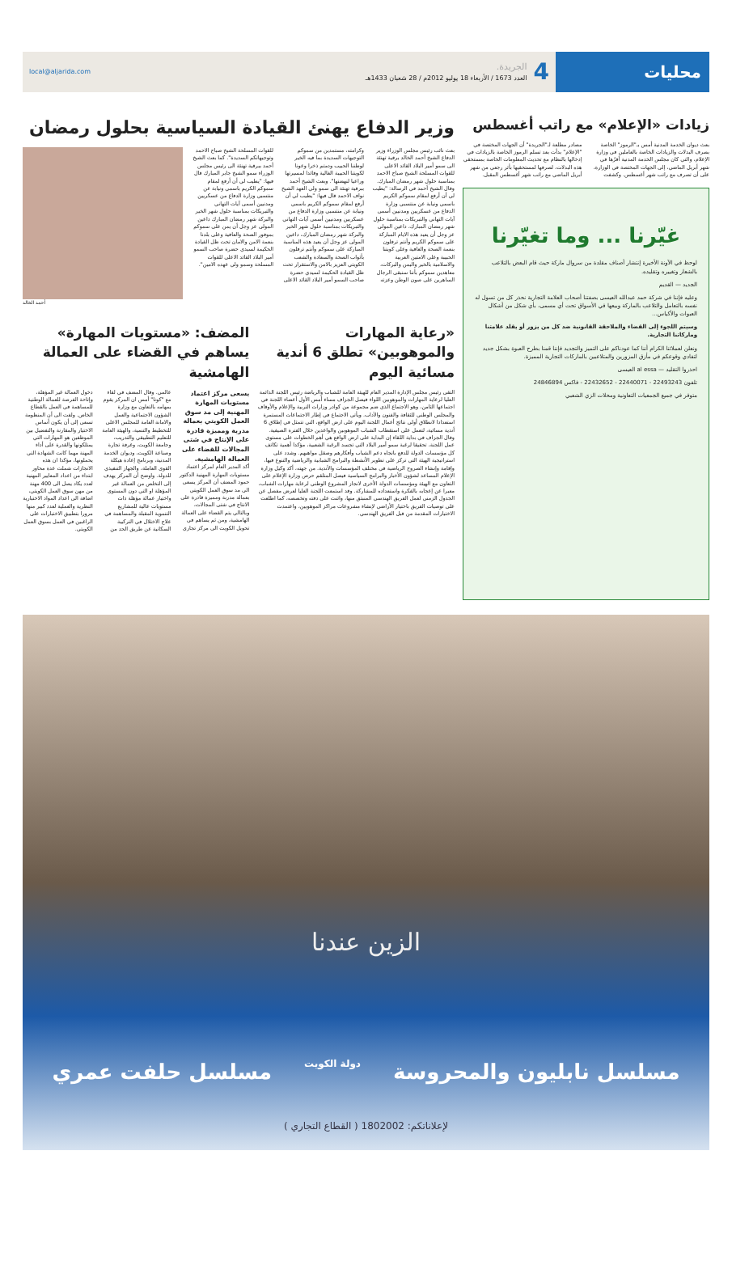محليات
4
الجريدة.
العدد 1673 / الأربعاء 18 يوليو 2012م / 28 شعبان 1433هـ
local@aljarida.com
زيادات «الإعلام» مع راتب أغسطس
بعث ديوان الخدمة المدنية أمس بـ"الرموز" الخاصة بصرف البدلات والزيادات الخاصة بالعاملين في وزارة الإعلام، والتي كان مجلس الخدمة المدنية أقرّها في شهر أبريل الماضي، إلى الجهات المختصة في الوزارة، على أن تصرف مع راتب شهر أغسطس. وكشفت مصادر مطلعة لـ"الجريدة" أن الجهات المختصة في "الإعلام" بدأت بعد تسلم الرموز الخاصة بالزيادات في إدخالها بالنظام مع تحديث المعلومات الخاصة بمستحقي هذه البدلات، لصرفها لمستحقيها بأثر رجعي من شهر أبريل الماضي مع راتب شهر أغسطس المقبل.
غيّرنا ... وما تغيّرنا
لوحظ في الآونة الأخيرة إنتشار أصناف مقلدة من سروال ماركة حيث قام البعض بالتلاعب بالشعار وتغييره وتقليده.
الجديد — القديم
وعليه فإننا في شركة حمد عبدالله العيسى بصفتنا أصحاب العلامة التجارية نحذر كل من تسول له نفسه بالتعامل والتلاعب بالماركة وبيعها في الأسواق تحت أي مسمى، بأي شكل من أشكال العبوات والأكياس...
وسيتم اللجوء إلى القضاء والملاحقة القانونية ضد كل من يزور أو يقلد علامتنا وماركاتنا التجارية.
ونعلن لعملائنا الكرام أننا كما عودناكم على التميز والتجديد فإننا قمنا بطرح العبوة بشكل جديد لتفادي وقوعكم في مأزق المزورين والمتلاعبين بالماركات التجارية المميزة.
احذروا التقليد — al essa العيسى
تلفون 22493243 - 22440071 - 22432652 - فاكس 24846894
متوفر في جميع الجمعيات التعاونية ومحلات الزي الشعبي
وزير الدفاع يهنئ القيادة السياسية بحلول رمضان
بعث نائب رئيس مجلس الوزراء وزير الدفاع الشيخ أحمد الخالد برقية تهنئة الى سمو أمير البلاد القائد الاعلى للقوات المسلحة الشيخ صباح الاحمد بمناسبة حلول شهر رمضان المبارك. وقال الشيخ أحمد في الرسالة: "يطيب لي أن أرفع لمقام سموكم الكريم باسمي ونيابة عن منتسبي وزارة الدفاع من عسكريين ومدنيين أسمى آيات التهاني والتبريكات بمناسبة حلول شهر رمضان المبارك، داعين المولى عز وجل أن يعيد هذه الايام المباركة على سموكم الكريم وأنتم ترفلون بنعمة الصحة والعافية وعلى كويتنا الحبيبة وعلى الامتين العربية والاسلامية بالخير واليمن والبركات، معاهدين سموكم بأننا سنبقى الرجال الساهرين على صون الوطن وعزته وكرامته، مستمدين من سموكم التوجيهات السديدة بما فيه الخير لوطننا الحبيب ودمتم ذخرا وعونا لكويتنا الحبيبة الغالية وقائدا لمسيرتها وراعيا لنهضتها". وبعث الشيخ أحمد ببرقية تهنئة الى سمو ولي العهد الشيخ نواف الاحمد قال فيها: "يطيب لي أن أرفع لمقام سموكم الكريم باسمي ونيابة عن منتسبي وزارة الدفاع من عسكريين ومدنيين أسمى آيات التهاني والتبريكات بمناسبة حلول شهر الخير والبركة شهر رمضان المبارك، داعين المولى عز وجل أن يعيد هذه المناسبة المباركة على سموكم وأنتم ترفلون بأثواب الصحة والسعادة والشعب الكويتي العزيز بالامن والاستقرار تحت ظل القيادة الحكيمة لسيدي حضرة صاحب السمو أمير البلاد القائد الاعلى للقوات المسلحة الشيخ صباح الاحمد وتوجيهاتكم السديدة". كما بعث الشيخ أحمد ببرقية تهنئة الى رئيس مجلس الوزراء سمو الشيخ جابر المبارك قال فيها: "يطيب لي أن أرفع لمقام سموكم الكريم باسمي ونيابة عن منتسبي وزارة الدفاع من عسكريين ومدنيين أسمى آيات التهاني والتبريكات بمناسبة حلول شهر الخير والبركة شهر رمضان المبارك داعين المولى عز وجل أن يمن على سموكم بموفور الصحة والعافية وعلى بلدنا بنعمة الامن والامان تحت ظل القيادة الحكيمة لسيدي حضرة صاحب السمو أمير البلاد القائد الاعلى للقوات المسلحة وسمو ولي عهده الامين".
أحمد الخالد
«رعاية المهارات والموهوبين» تطلق 6 أندية مسائية اليوم
التقى رئيس مجلس الإدارة المدير العام للهيئة العامة للشباب والرياضة رئيس اللجنة الدائمة العليا لرعاية المهارات والموهوبين اللواء فيصل الجزاف مساء أمس الأول أعضاء اللجنة في اجتماعها الثامن، وهو الاجتماع الذي ضم مجموعة من كوادر وزارات التربية والإعلام والأوقاف والمجلس الوطني للثقافة والفنون والآداب. ويأتي الاجتماع في إطار الاجتماعات المستمرة استعدادا لانطلاق أولى نتائج أعمال اللجنة اليوم على ارض الواقع، التي تتمثل في إطلاق 6 أندية مسائية، لتعمل على استقطاب الشباب الموهوبين والواعدين خلال الفترة الصيفية. وقال الجزاف في بداية اللقاء إن البداية على ارض الواقع هي أهم الخطوات على مستوى عمل اللجنة، تحقيقا لرغبة سمو أمير البلاد التي تجسد الرغبة الشعبية، مؤكدا أهمية تكاتف كل مؤسسات الدولة للدفع باتجاه دعم الشباب وأفكارهم وصقل مواهبهم. وشدد على استراتيجية الهيئة التي تركز على تطوير الأنشطة والبرامج الشبابية والرياضية والتنوع فيها، وإقامة وإنشاء الصروح الرياضية في مختلف المؤسسات والأندية. من جهته، أكد وكيل وزارة الإعلام المساعد لشؤون الأخبار والبرامج السياسية فيصل المتلقم حرص وزارة الإعلام على التعاون مع الهيئة ومؤسسات الدولة الأخرى لانجاز المشروع الوطني لرعاية مهارات الشباب، معبرا عن إعجابه بالفكرة واستعداده للمشاركة. وقد استمعت اللجنة العليا لعرض مفصل عن الجدول الزمني لعمل الفريق الهندسي المنبثق منها، واثنت على دقته وتخصصه، كما اطلعت على توصيات الفريق باختيار الأراضي لإنشاء مشروعات مراكز الموهوبين، واعتمدت الاختيارات المقدمة من قبل الفريق الهندسي.
المضف: «مستويات المهارة» يساهم في القضاء على العمالة الهامشية
يسعى مركز اعتماد مستويات المهارة المهنية إلى مد سوق العمل الكويتي بعمالة مدربة ومميزة قادرة على الإنتاج في شتى المجالات للقضاء على العمالة الهامشية.
أكد المدير العام لمركز اعتماد مستويات المهارة المهنية الدكتور حمود المضف أن المركز يسعى الى مد سوق العمل الكويتي بعمالة مدربة ومميزة قادرة على الانتاج في شتى المجالات، وبالتالي يتم القضاء على العمالة الهامشية، ومن ثم يساهم في تحويل الكويت الى مركز تجاري عالمي. وقال المضف في لقاء مع "كونا" أمس ان المركز يقوم بمهامه بالتعاون مع وزارة الشؤون الاجتماعية والعمل والامانة العامة للمجلس الاعلى للتخطيط والتنمية، والهيئة العامة للتعليم التطبيقي والتدريب، وجامعة الكويت، وغرفة تجارة وصناعة الكويت، وديوان الخدمة المدنية، وبرنامج إعادة هيكلة القوى العاملة، والجهاز التنفيذي للدولة. واوضح أن المركز يهدف إلى التخلص من العمالة غير المؤهلة او التي دون المستوى واختيار عمالة مؤهلة ذات مستويات عالية للمشاريع التنموية المقبلة والمساهمة في علاج الاختلال في التركيبة السكانية عن طريق الحد من دخول العمالة غير المؤهلة، وإتاحة الفرصة للعمالة الوطنية للمساهمة في العمل بالقطاع الخاص. ولفت الى أن المنظومة تسعى إلى أن يكون أساس الاختيار والمقارنة والتفضيل بين الموظفين هو المهارات التي يمتلكونها والقدرة على أداء المهنة مهما كانت الشهادة التي يحملونها، مؤكدا ان هذه الانجازات شملت عدة محاور ابتداء من اعداد المعايير المهنية لعدد يكاد يصل الى 400 مهنة من مهن سوق العمل الكويتي، اضافة الى اعداد المواد الاختبارية النظرية والعملية لعدد كبير منها مرورا بتطبيق الاختبارات على الراغبين في العمل بسوق العمل الكويتي.
الزين عندنا
مسلسل نابليون والمحروسة دولة الكويت مسلسل حلفت عمري
لإعلاناتكم: 1802002 ( القطاع التجاري )